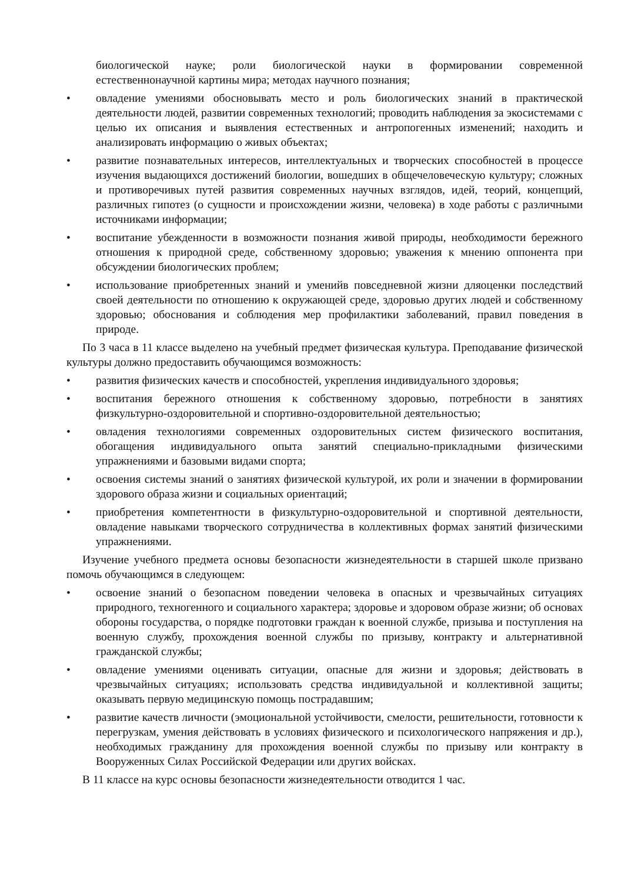биологической науке; роли биологической науки в формировании современной естественнонаучной картины мира; методах научного познания;
• овладение умениями обосновывать место и роль биологических знаний в практической деятельности людей, развитии современных технологий; проводить наблюдения за экосистемами с целью их описания и выявления естественных и антропогенных изменений; находить и анализировать информацию о живых объектах;
• развитие познавательных интересов, интеллектуальных и творческих способностей в процессе изучения выдающихся достижений биологии, вошедших в общечеловеческую культуру; сложных и противоречивых путей развития современных научных взглядов, идей, теорий, концепций, различных гипотез (о сущности и происхождении жизни, человека) в ходе работы с различными источниками информации;
• воспитание убежденности в возможности познания живой природы, необходимости бережного отношения к природной среде, собственному здоровью; уважения к мнению оппонента при обсуждении биологических проблем;
• использование приобретенных знаний и уменийв повседневной жизни дляоценки последствий своей деятельности по отношению к окружающей среде, здоровью других людей и собственному здоровью; обоснования и соблюдения мер профилактики заболеваний, правил поведения в природе.
По 3 часа в 11 классе выделено на учебный предмет физическая культура. Преподавание физической культуры должно предоставить обучающимся возможность:
• развития физических качеств и способностей, укрепления индивидуального здоровья;
• воспитания бережного отношения к собственному здоровью, потребности в занятиях физкультурно-оздоровительной и спортивно-оздоровительной деятельностью;
• овладения технологиями современных оздоровительных систем физического воспитания, обогащения индивидуального опыта занятий специально-прикладными физическими упражнениями и базовыми видами спорта;
• освоения системы знаний о занятиях физической культурой, их роли и значении в формировании здорового образа жизни и социальных ориентаций;
• приобретения компетентности в физкультурно-оздоровительной и спортивной деятельности, овладение навыками творческого сотрудничества в коллективных формах занятий физическими упражнениями.
Изучение учебного предмета основы безопасности жизнедеятельности в старшей школе призвано помочь обучающимся в следующем:
• освоение знаний о безопасном поведении человека в опасных и чрезвычайных ситуациях природного, техногенного и социального характера; здоровье и здоровом образе жизни; об основах обороны государства, о порядке подготовки граждан к военной службе, призыва и поступления на военную службу, прохождения военной службы по призыву, контракту и альтернативной гражданской службы;
• овладение умениями оценивать ситуации, опасные для жизни и здоровья; действовать в чрезвычайных ситуациях; использовать средства индивидуальной и коллективной защиты; оказывать первую медицинскую помощь пострадавшим;
• развитие качеств личности (эмоциональной устойчивости, смелости, решительности, готовности к перегрузкам, умения действовать в условиях физического и психологического напряжения и др.), необходимых гражданину для прохождения военной службы по призыву или контракту в Вооруженных Силах Российской Федерации или других войсках.
В 11 классе на курс основы безопасности жизнедеятельности отводится 1 час.